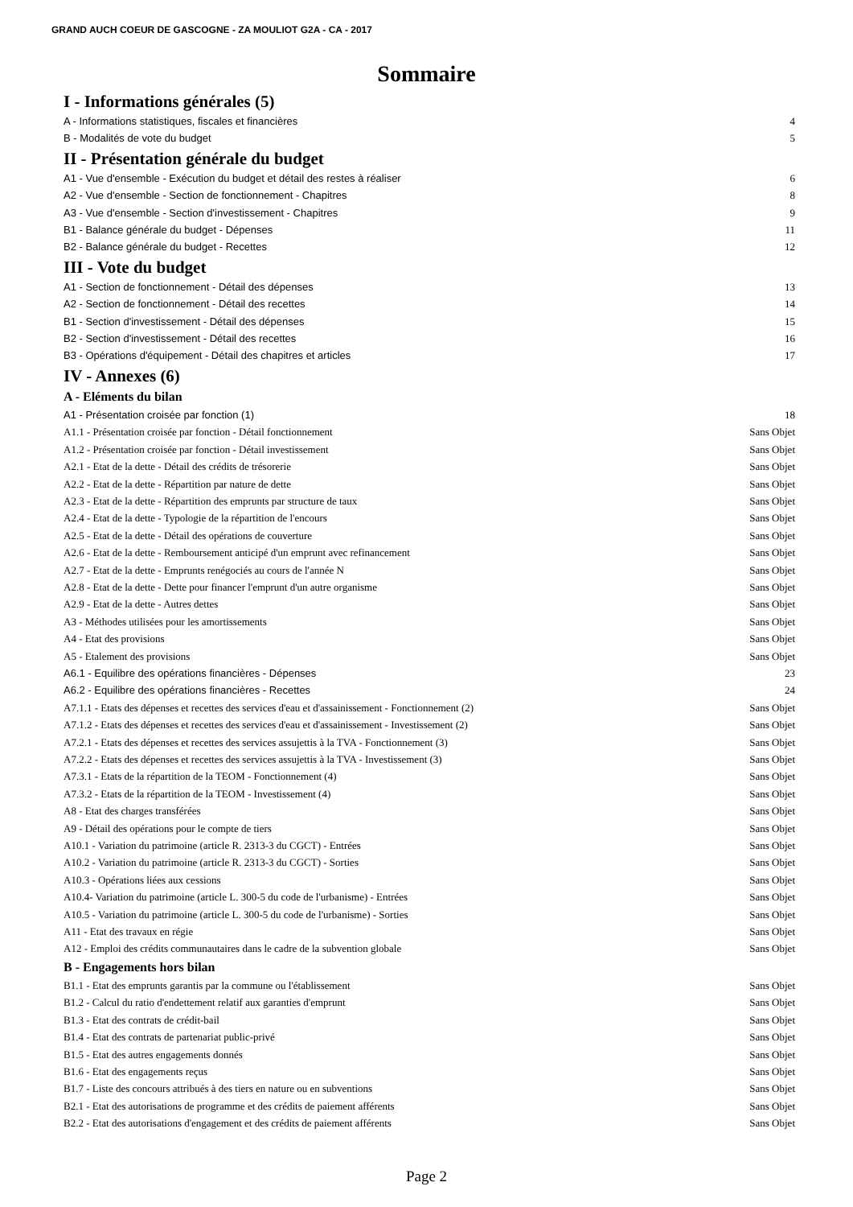GRAND AUCH COEUR DE GASCOGNE - ZA MOULIOT G2A - CA - 2017
Sommaire
I - Informations générales (5)
A - Informations statistiques, fiscales et financières 4
B - Modalités de vote du budget 5
II - Présentation générale du budget
A1 - Vue d'ensemble - Exécution du budget et détail des restes à réaliser 6
A2 - Vue d'ensemble - Section de fonctionnement - Chapitres 8
A3 - Vue d'ensemble - Section d'investissement - Chapitres 9
B1 - Balance générale du budget - Dépenses 11
B2 - Balance générale du budget - Recettes 12
III - Vote du budget
A1 - Section de fonctionnement - Détail des dépenses 13
A2 - Section de fonctionnement - Détail des recettes 14
B1 - Section d'investissement - Détail des dépenses 15
B2 - Section d'investissement - Détail des recettes 16
B3 - Opérations d'équipement - Détail des chapitres et articles 17
IV - Annexes (6)
A - Eléments du bilan
A1 - Présentation croisée par fonction (1) 18
A1.1 - Présentation croisée par fonction - Détail fonctionnement Sans Objet
A1.2 - Présentation croisée par fonction - Détail investissement Sans Objet
A2.1 - Etat de la dette - Détail des crédits de trésorerie Sans Objet
A2.2 - Etat de la dette - Répartition par nature de dette Sans Objet
A2.3 - Etat de la dette - Répartition des emprunts par structure de taux Sans Objet
A2.4 - Etat de la dette - Typologie de la répartition de l'encours Sans Objet
A2.5 - Etat de la dette - Détail des opérations de couverture Sans Objet
A2.6 - Etat de la dette - Remboursement anticipé d'un emprunt avec refinancement Sans Objet
A2.7 - Etat de la dette - Emprunts renégociés au cours de l'année N Sans Objet
A2.8 - Etat de la dette - Dette pour financer l'emprunt d'un autre organisme Sans Objet
A2.9 - Etat de la dette - Autres dettes Sans Objet
A3 - Méthodes utilisées pour les amortissements Sans Objet
A4 - Etat des provisions Sans Objet
A5 - Etalement des provisions Sans Objet
A6.1 - Equilibre des opérations financières - Dépenses 23
A6.2 - Equilibre des opérations financières - Recettes 24
A7.1.1 - Etats des dépenses et recettes des services d'eau et d'assainissement - Fonctionnement (2) Sans Objet
A7.1.2 - Etats des dépenses et recettes des services d'eau et d'assainissement - Investissement (2) Sans Objet
A7.2.1 - Etats des dépenses et recettes des services assujettis à la TVA - Fonctionnement (3) Sans Objet
A7.2.2 - Etats des dépenses et recettes des services assujettis à la TVA - Investissement (3) Sans Objet
A7.3.1 - Etats de la répartition de la TEOM - Fonctionnement (4) Sans Objet
A7.3.2 - Etats de la répartition de la TEOM - Investissement (4) Sans Objet
A8 - Etat des charges transférées Sans Objet
A9 - Détail des opérations pour le compte de tiers Sans Objet
A10.1 - Variation du patrimoine (article R. 2313-3 du CGCT) - Entrées Sans Objet
A10.2 - Variation du patrimoine (article R. 2313-3 du CGCT) - Sorties Sans Objet
A10.3 - Opérations liées aux cessions Sans Objet
A10.4- Variation du patrimoine (article L. 300-5 du code de l'urbanisme) - Entrées Sans Objet
A10.5 - Variation du patrimoine (article L. 300-5 du code de l'urbanisme) - Sorties Sans Objet
A11 - Etat des travaux en régie Sans Objet
A12 - Emploi des crédits communautaires dans le cadre de la subvention globale Sans Objet
B - Engagements hors bilan
B1.1 - Etat des emprunts garantis par la commune ou l'établissement Sans Objet
B1.2 - Calcul du ratio d'endettement relatif aux garanties d'emprunt Sans Objet
B1.3 - Etat des contrats de crédit-bail Sans Objet
B1.4 - Etat des contrats de partenariat public-privé Sans Objet
B1.5 - Etat des autres engagements donnés Sans Objet
B1.6 - Etat des engagements reçus Sans Objet
B1.7 - Liste des concours attribués à des tiers en nature ou en subventions Sans Objet
B2.1 - Etat des autorisations de programme et des crédits de paiement afférents Sans Objet
B2.2 - Etat des autorisations d'engagement et des crédits de paiement afférents Sans Objet
Page 2